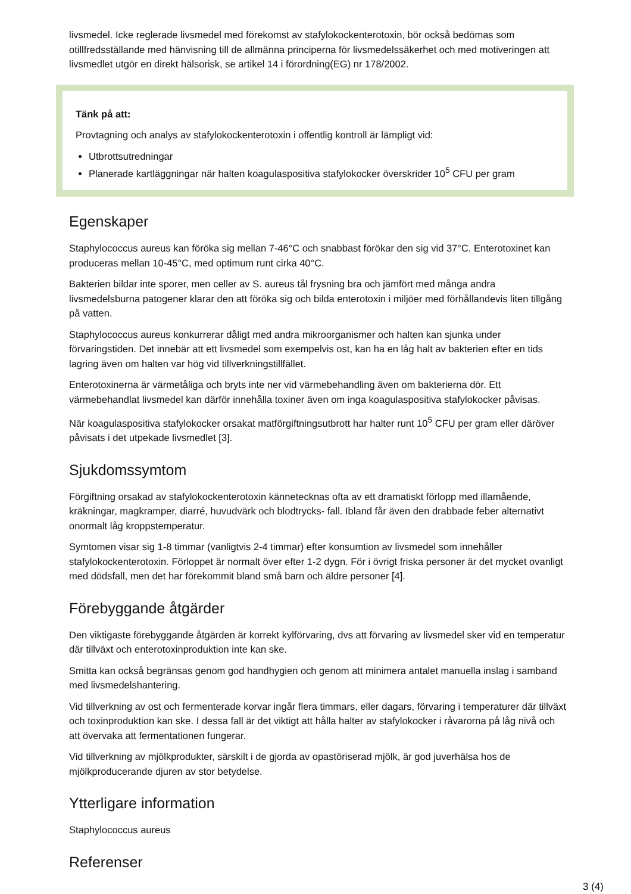livsmedel. Icke reglerade livsmedel med förekomst av stafylokockenterotoxin, bör också bedömas som otillfredsställande med hänvisning till de allmänna principerna för livsmedelssäkerhet och med motiveringen att livsmedlet utgör en direkt hälsorisk, se artikel 14 i förordning(EG) nr 178/2002.
Tänk på att:
Provtagning och analys av stafylokockenterotoxin i offentlig kontroll är lämpligt vid:
Utbrottsutredningar
Planerade kartläggningar när halten koagulaspositiva stafylokocker överskrider 10<sup>5</sup> CFU per gram
Egenskaper
Staphylococcus aureus kan föröka sig mellan 7-46°C och snabbast förökar den sig vid 37°C. Enterotoxinet kan produceras mellan 10-45°C, med optimum runt cirka 40°C.
Bakterien bildar inte sporer, men celler av S. aureus tål frysning bra och jämfört med många andra livsmedelsburna patogener klarar den att föröka sig och bilda enterotoxin i miljöer med förhållandevis liten tillgång på vatten.
Staphylococcus aureus konkurrerar dåligt med andra mikroorganismer och halten kan sjunka under förvaringstiden. Det innebär att ett livsmedel som exempelvis ost, kan ha en låg halt av bakterien efter en tids lagring även om halten var hög vid tillverkningstillfället.
Enterotoxinerna är värmetåliga och bryts inte ner vid värmebehandling även om bakterierna dör. Ett värmebehandlat livsmedel kan därför innehålla toxiner även om inga koagulaspositiva stafylokocker påvisas.
När koagulaspositiva stafylokocker orsakat matförgiftningsutbrott har halter runt 10<sup>5</sup> CFU per gram eller däröver påvisats i det utpekade livsmedlet [3].
Sjukdomssymtom
Förgiftning orsakad av stafylokockenterotoxin kännetecknas ofta av ett dramatiskt förlopp med illamående, kräkningar, magkramper, diarré, huvudvärk och blodtrycks- fall. Ibland får även den drabbade feber alternativt onormalt låg kroppstemperatur.
Symtomen visar sig 1-8 timmar (vanligtvis 2-4 timmar) efter konsumtion av livsmedel som innehåller stafylokockenterotoxin. Förloppet är normalt över efter 1-2 dygn. För i övrigt friska personer är det mycket ovanligt med dödsfall, men det har förekommit bland små barn och äldre personer [4].
Förebyggande åtgärder
Den viktigaste förebyggande åtgärden är korrekt kylförvaring, dvs att förvaring av livsmedel sker vid en temperatur där tillväxt och enterotoxinproduktion inte kan ske.
Smitta kan också begränsas genom god handhygien och genom att minimera antalet manuella inslag i samband med livsmedelshantering.
Vid tillverkning av ost och fermenterade korvar ingår flera timmars, eller dagars, förvaring i temperaturer där tillväxt och toxinproduktion kan ske. I dessa fall är det viktigt att hålla halter av stafylokocker i råvarorna på låg nivå och att övervaka att fermentationen fungerar.
Vid tillverkning av mjölkprodukter, särskilt i de gjorda av opastöriserad mjölk, är god juverhälsa hos de mjölkproducerande djuren av stor betydelse.
Ytterligare information
Staphylococcus aureus
Referenser
3 (4)